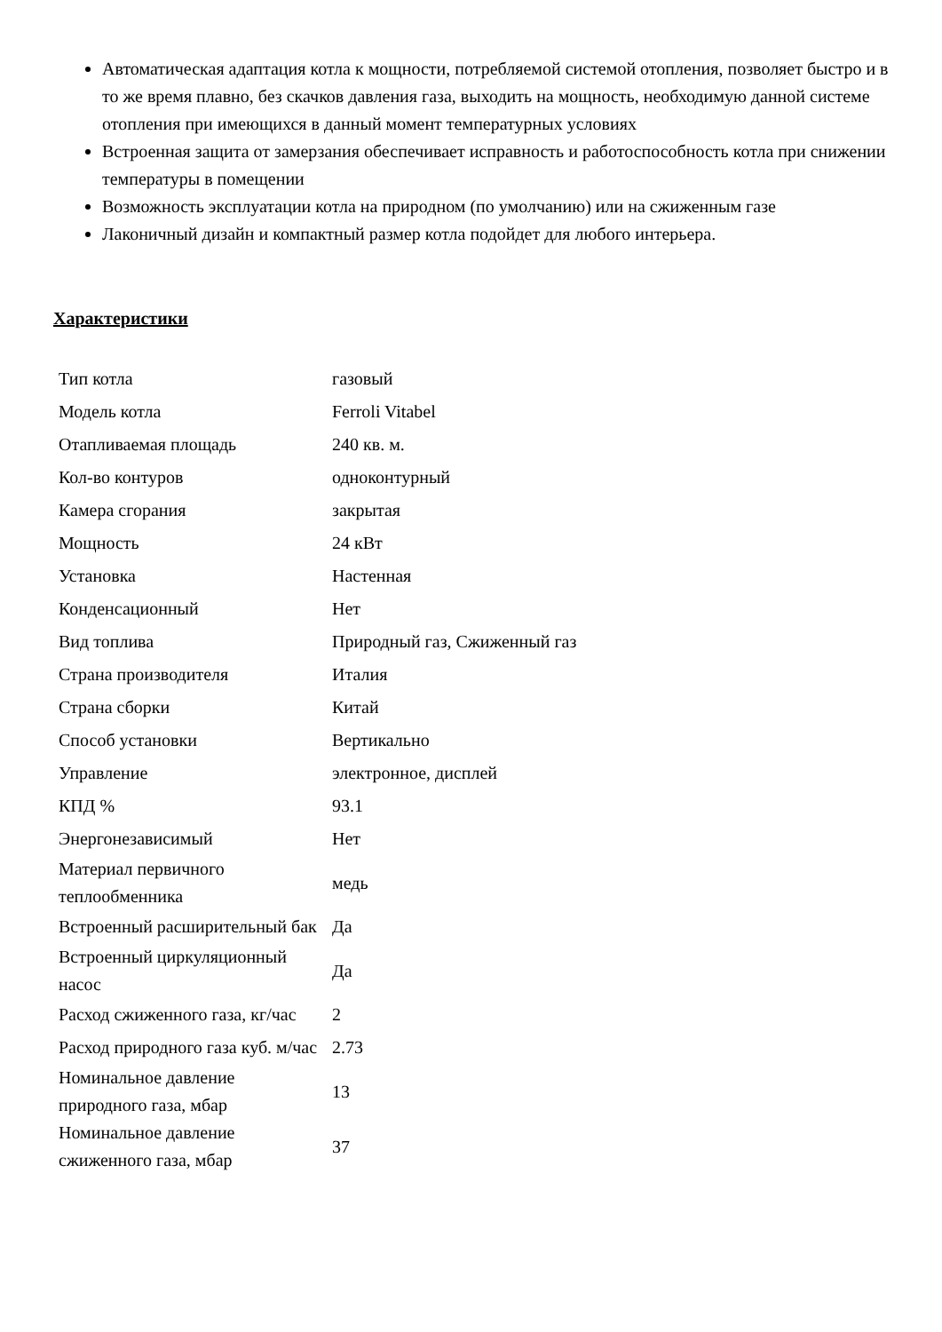Автоматическая адаптация котла к мощности, потребляемой системой отопления, позволяет быстро и в то же время плавно, без скачков давления газа, выходить на мощность, необходимую данной системе отопления при имеющихся в данный момент температурных условиях
Встроенная защита от замерзания обеспечивает исправность и работоспособность котла при снижении температуры в помещении
Возможность эксплуатации котла на природном (по умолчанию) или на сжиженным газе
Лаконичный дизайн и компактный размер котла подойдет для любого интерьера.
Характеристики
| Тип котла | газовый |
| Модель котла | Ferroli Vitabel |
| Отапливаемая площадь | 240 кв. м. |
| Кол-во контуров | одноконтурный |
| Камера сгорания | закрытая |
| Мощность | 24 кВт |
| Установка | Настенная |
| Конденсационный | Нет |
| Вид топлива | Природный газ, Сжиженный газ |
| Страна производителя | Италия |
| Страна сборки | Китай |
| Способ установки | Вертикально |
| Управление | электронное, дисплей |
| КПД % | 93.1 |
| Энергонезависимый | Нет |
| Материал первичного теплообменника | медь |
| Встроенный расширительный бак | Да |
| Встроенный циркуляционный насос | Да |
| Расход сжиженного газа, кг/час | 2 |
| Расход природного газа куб. м/час | 2.73 |
| Номинальное давление природного газа, мбар | 13 |
| Номинальное давление сжиженного газа, мбар | 37 |